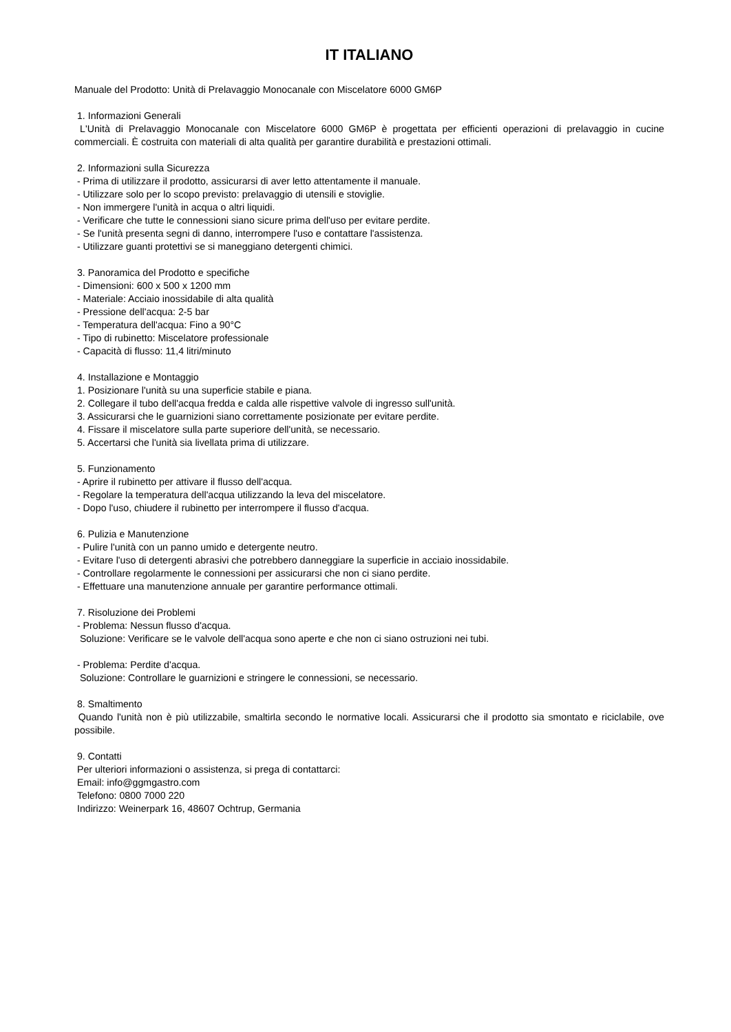IT ITALIANO
Manuale del Prodotto: Unità di Prelavaggio Monocanale con Miscelatore 6000 GM6P
1. Informazioni Generali
L'Unità di Prelavaggio Monocanale con Miscelatore 6000 GM6P è progettata per efficienti operazioni di prelavaggio in cucine commerciali. È costruita con materiali di alta qualità per garantire durabilità e prestazioni ottimali.
2. Informazioni sulla Sicurezza
- Prima di utilizzare il prodotto, assicurarsi di aver letto attentamente il manuale.
- Utilizzare solo per lo scopo previsto: prelavaggio di utensili e stoviglie.
- Non immergere l'unità in acqua o altri liquidi.
- Verificare che tutte le connessioni siano sicure prima dell'uso per evitare perdite.
- Se l'unità presenta segni di danno, interrompere l'uso e contattare l'assistenza.
- Utilizzare guanti protettivi se si maneggiano detergenti chimici.
3. Panoramica del Prodotto e specifiche
- Dimensioni: 600 x 500 x 1200 mm
- Materiale: Acciaio inossidabile di alta qualità
- Pressione dell'acqua: 2-5 bar
- Temperatura dell'acqua: Fino a 90°C
- Tipo di rubinetto: Miscelatore professionale
- Capacità di flusso: 11,4 litri/minuto
4. Installazione e Montaggio
1. Posizionare l'unità su una superficie stabile e piana.
2. Collegare il tubo dell'acqua fredda e calda alle rispettive valvole di ingresso sull'unità.
3. Assicurarsi che le guarnizioni siano correttamente posizionate per evitare perdite.
4. Fissare il miscelatore sulla parte superiore dell'unità, se necessario.
5. Accertarsi che l'unità sia livellata prima di utilizzare.
5. Funzionamento
- Aprire il rubinetto per attivare il flusso dell'acqua.
- Regolare la temperatura dell'acqua utilizzando la leva del miscelatore.
- Dopo l'uso, chiudere il rubinetto per interrompere il flusso d'acqua.
6. Pulizia e Manutenzione
- Pulire l'unità con un panno umido e detergente neutro.
- Evitare l'uso di detergenti abrasivi che potrebbero danneggiare la superficie in acciaio inossidabile.
- Controllare regolarmente le connessioni per assicurarsi che non ci siano perdite.
- Effettuare una manutenzione annuale per garantire performance ottimali.
7. Risoluzione dei Problemi
- Problema: Nessun flusso d'acqua.
Soluzione: Verificare se le valvole dell'acqua sono aperte e che non ci siano ostruzioni nei tubi.
- Problema: Perdite d'acqua.
Soluzione: Controllare le guarnizioni e stringere le connessioni, se necessario.
8. Smaltimento
Quando l'unità non è più utilizzabile, smaltirla secondo le normative locali. Assicurarsi che il prodotto sia smontato e riciclabile, ove possibile.
9. Contatti
Per ulteriori informazioni o assistenza, si prega di contattarci:
Email: info@ggmgastro.com
Telefono: 0800 7000 220
Indirizzo: Weinerpark 16, 48607 Ochtrup, Germania